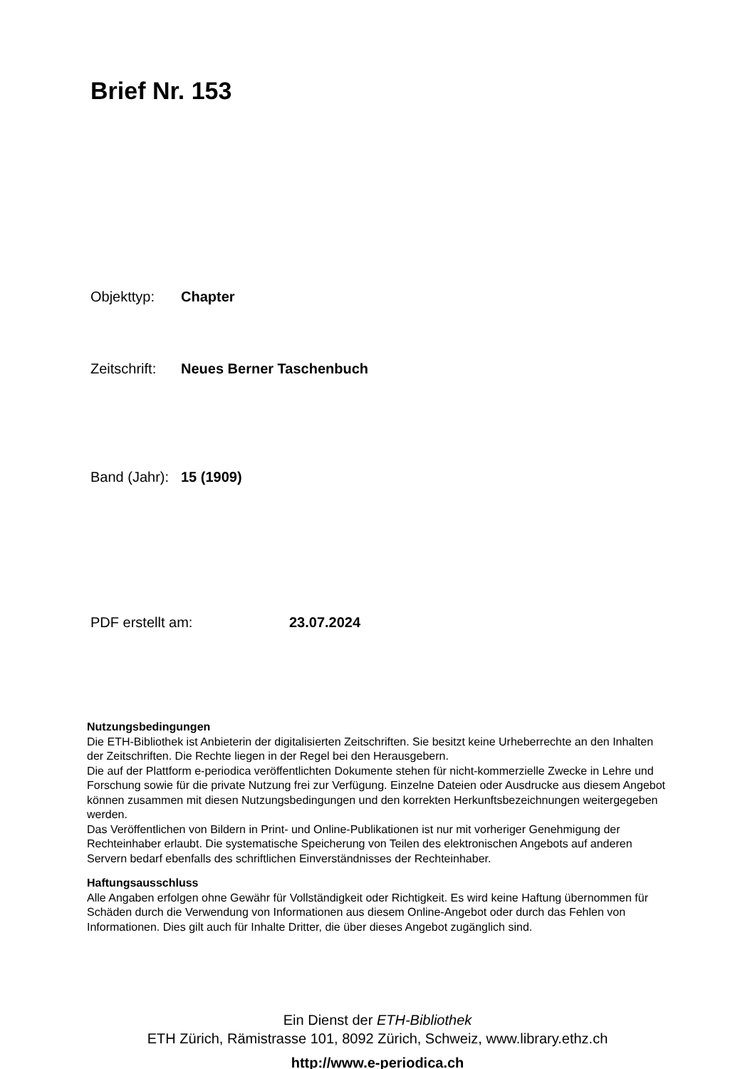Brief Nr. 153
Objekttyp: Chapter
Zeitschrift: Neues Berner Taschenbuch
Band (Jahr): 15 (1909)
PDF erstellt am: 23.07.2024
Nutzungsbedingungen
Die ETH-Bibliothek ist Anbieterin der digitalisierten Zeitschriften. Sie besitzt keine Urheberrechte an den Inhalten der Zeitschriften. Die Rechte liegen in der Regel bei den Herausgebern.
Die auf der Plattform e-periodica veröffentlichten Dokumente stehen für nicht-kommerzielle Zwecke in Lehre und Forschung sowie für die private Nutzung frei zur Verfügung. Einzelne Dateien oder Ausdrucke aus diesem Angebot können zusammen mit diesen Nutzungsbedingungen und den korrekten Herkunftsbezeichnungen weitergegeben werden.
Das Veröffentlichen von Bildern in Print- und Online-Publikationen ist nur mit vorheriger Genehmigung der Rechteinhaber erlaubt. Die systematische Speicherung von Teilen des elektronischen Angebots auf anderen Servern bedarf ebenfalls des schriftlichen Einverständnisses der Rechteinhaber.
Haftungsausschluss
Alle Angaben erfolgen ohne Gewähr für Vollständigkeit oder Richtigkeit. Es wird keine Haftung übernommen für Schäden durch die Verwendung von Informationen aus diesem Online-Angebot oder durch das Fehlen von Informationen. Dies gilt auch für Inhalte Dritter, die über dieses Angebot zugänglich sind.
Ein Dienst der ETH-Bibliothek
ETH Zürich, Rämistrasse 101, 8092 Zürich, Schweiz, www.library.ethz.ch
http://www.e-periodica.ch